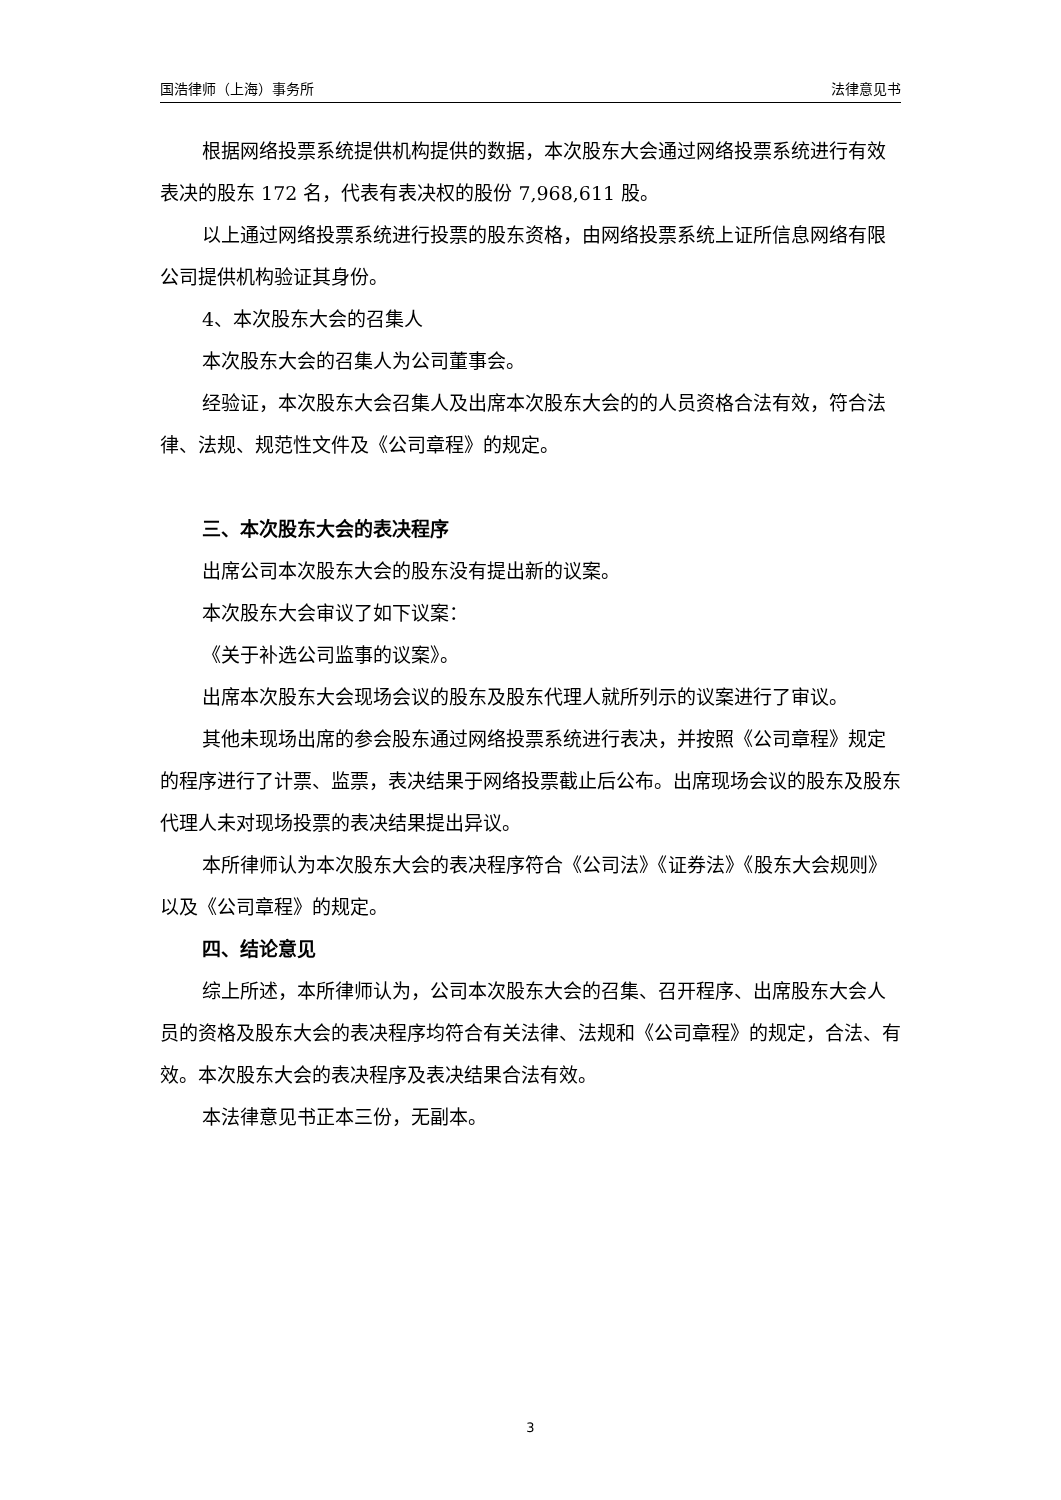国浩律师（上海）事务所 法律意见书
根据网络投票系统提供机构提供的数据，本次股东大会通过网络投票系统进行有效表决的股东 172 名，代表有表决权的股份 7,968,611 股。
以上通过网络投票系统进行投票的股东资格，由网络投票系统上证所信息网络有限公司提供机构验证其身份。
4、本次股东大会的召集人
本次股东大会的召集人为公司董事会。
经验证，本次股东大会召集人及出席本次股东大会的的人员资格合法有效，符合法律、法规、规范性文件及《公司章程》的规定。
三、本次股东大会的表决程序
出席公司本次股东大会的股东没有提出新的议案。
本次股东大会审议了如下议案：
《关于补选公司监事的议案》。
出席本次股东大会现场会议的股东及股东代理人就所列示的议案进行了审议。
其他未现场出席的参会股东通过网络投票系统进行表决，并按照《公司章程》规定的程序进行了计票、监票，表决结果于网络投票截止后公布。出席现场会议的股东及股东代理人未对现场投票的表决结果提出异议。
本所律师认为本次股东大会的表决程序符合《公司法》《证券法》《股东大会规则》以及《公司章程》的规定。
四、结论意见
综上所述，本所律师认为，公司本次股东大会的召集、召开程序、出席股东大会人员的资格及股东大会的表决程序均符合有关法律、法规和《公司章程》的规定，合法、有效。本次股东大会的表决程序及表决结果合法有效。
本法律意见书正本三份，无副本。
3